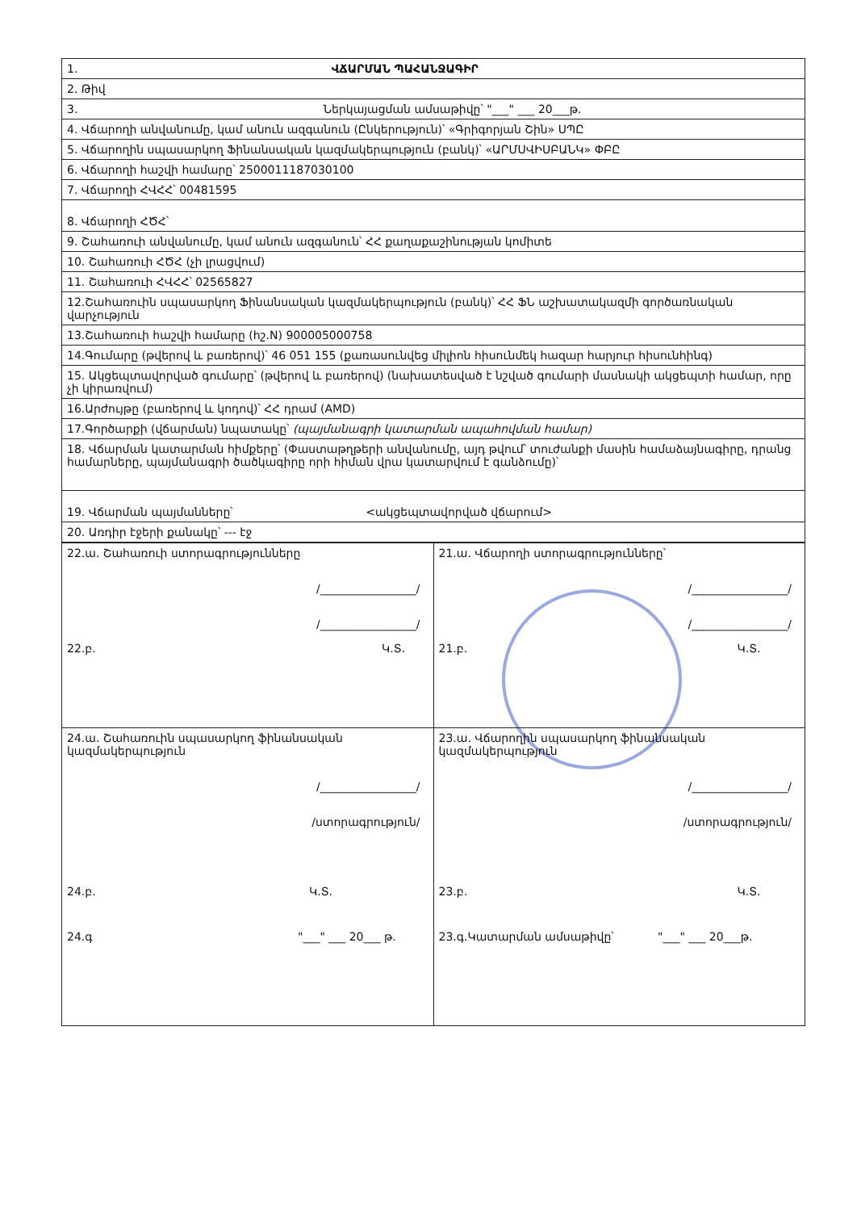| 1. ՎՃԱՐՄԱՆ ՊԱՀԱՆՋԱԳԻՐ |
| 2. Թիվ |
| 3. Ներկայացման ամսաթիվը՝ "___" ___ 20___թ. |
| 4. Վճարողի անվանումը, կամ անուն ազգանուն (Ընկերություն)՝ «Գրիգորյան Շին» ՍՊԸ |
| 5. Վճարողին սպասարկող Ֆինանսական կազմակերպություն (բանկ)՝ «ԱՐՄՍՎԻՍԲԱՆԿ» ՓԲԸ |
| 6. Վճարողի հաշվի համարը՝ 2500011187030100 |
| 7. Վճարողի ՀՎՀՀ՝ 00481595 |
| 8. Վճարողի ՀԾՀ՝ |
| 9. Շահառուի անվանումը, կամ անուն ազգանուն՝ ՀՀ քաղաքաշինության կոմիտե |
| 10. Շահառուի ՀԾՀ (չի լրացվում) |
| 11. Շահառուի ՀՎՀՀ՝ 02565827 |
| 12.Շահառուին սպասարկող Ֆինանսական կազմակերպություն (բանկ)՝ ՀՀ ՖՆ աշխատակազմի գործառնական վարչություն |
| 13.Շահառուի հաշվի համարը (հշ.N) 900005000758 |
| 14.Գումարը (թվերով և բառերով)՝ 46 051 155 (քառասունվեց միլիոն հիսունմեկ հազար հարյուր հիսունհինգ) |
| 15. Ակցեպտավորված գումարը՝ (թվերով և բառերով) (նախատեսված է նշված գումարի մասնակի ակցեպտի համար, որը չի կիրառվում) |
| 16.Արժույթը (բառերով և կոդով)՝ ՀՀ դրամ (AMD) |
| 17.Գործարքի (վճարման) նպատակը՝ (պայմանագրի կատարման ապահովման համար) |
| 18. Վճարման կատարման հիմքերը՝ (Փաստաթղթերի անվանումը, այդ թվում՝ տուժանքի մասին համաձայնագիրը, դրանց համարները, պայմանագրի ծածկագիրը որի հիման վրա կատարվում է գանձումը)՝ |
| 19. Վճարման պայմանները՝ <ակցեպտավորված վճարում> |
| 20. Առդիր էջերի քանակը՝ --- էջ |
| 22.ա. Շահառուի ստորագրությունները /_________________/ /_________________/ 22.բ. Կ.Տ. | 21.ա. Վճարողի ստորագրությունները՝ /_________________/ /_________________/ 21.բ. Կ.Տ. |
| 24.ա. Շահառուին սպասարկող ֆինանսական կազմակերպություն /_________________/ /ստորագրություն/ 24.բ. Կ.Տ. 24.գ "___" ___ 20___ թ. | 23.ա. Վճարողին սպասարկող ֆինանսական կազմակերպություն /_________________/ /ստորագրություն/ 23.բ. Կ.Տ. 23.գ.Կատարման ամսաթիվը՝ "___" ___ 20___թ. |